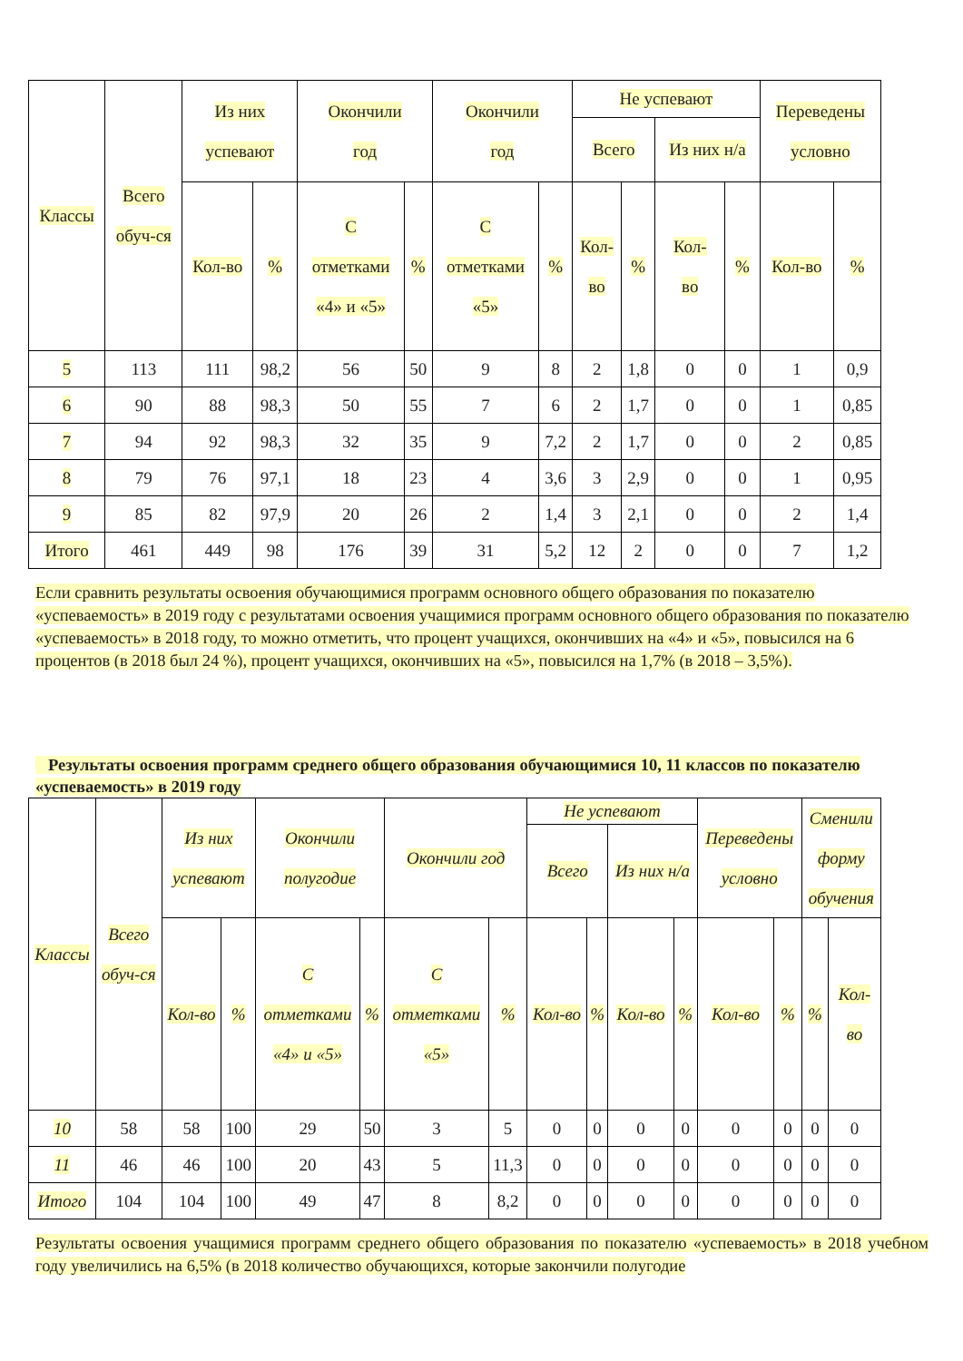| Классы | Всего обуч-ся | Из них успевают | | Окончили год | | Окончили год | | Не успевают | | | | Переведены условно | |
| --- | --- | --- | --- | --- | --- | --- | --- | --- | --- | --- | --- | --- | --- |
| | | | | | | | | Всего | | Из них н/а | | | |
| | | Кол-во | % | С отметками «4» и «5» | % | С отметками «5» | % | Кол- во | % | Кол- во | % | Кол-во | % |
| 5 | 113 | 111 | 98,2 | 56 | 50 | 9 | 8 | 2 | 1,8 | 0 | 0 | 1 | 0,9 |
| 6 | 90 | 88 | 98,3 | 50 | 55 | 7 | 6 | 2 | 1,7 | 0 | 0 | 1 | 0,85 |
| 7 | 94 | 92 | 98,3 | 32 | 35 | 9 | 7,2 | 2 | 1,7 | 0 | 0 | 2 | 0,85 |
| 8 | 79 | 76 | 97,1 | 18 | 23 | 4 | 3,6 | 3 | 2,9 | 0 | 0 | 1 | 0,95 |
| 9 | 85 | 82 | 97,9 | 20 | 26 | 2 | 1,4 | 3 | 2,1 | 0 | 0 | 2 | 1,4 |
| Итого | 461 | 449 | 98 | 176 | 39 | 31 | 5,2 | 12 | 2 | 0 | 0 | 7 | 1,2 |
Если сравнить результаты освоения обучающимися программ основного общего образования по показателю «успеваемость» в 2019 году с результатами освоения учащимися программ основного общего образования по показателю «успеваемость» в 2018 году, то можно отметить, что процент учащихся, окончивших на «4» и «5», повысился на 6 процентов (в 2018 был 24 %), процент учащихся, окончивших на «5», повысился на 1,7% (в 2018 – 3,5%).
Результаты освоения программ среднего общего образования обучающимися 10, 11 классов по показателю «успеваемость» в 2019 году
| Классы | Всего обуч-ся | Из них успевают | | Окончили полугодие | | Окончили год | | Не успевают | | | | Переведены условно | | Сменили форму обучения | |
| --- | --- | --- | --- | --- | --- | --- | --- | --- | --- | --- | --- | --- | --- | --- | --- |
| | | | | | | | | Всего | | Из них н/а | | | | | |
| | | Кол-во | % | С отметками «4» и «5» | % | С отметками «5» | % | Кол-во | % | Кол-во | % | Кол-во | % | % | Кол- во |
| 10 | 58 | 58 | 100 | 29 | 50 | 3 | 5 | 0 | 0 | 0 | 0 | 0 | 0 | 0 | 0 |
| 11 | 46 | 46 | 100 | 20 | 43 | 5 | 11,3 | 0 | 0 | 0 | 0 | 0 | 0 | 0 | 0 |
| Итого | 104 | 104 | 100 | 49 | 47 | 8 | 8,2 | 0 | 0 | 0 | 0 | 0 | 0 | 0 | 0 |
Результаты освоения учащимися программ среднего общего образования по показателю «успеваемость» в 2018 учебном году увеличились на 6,5% (в 2018 количество обучающихся, которые закончили полугодие